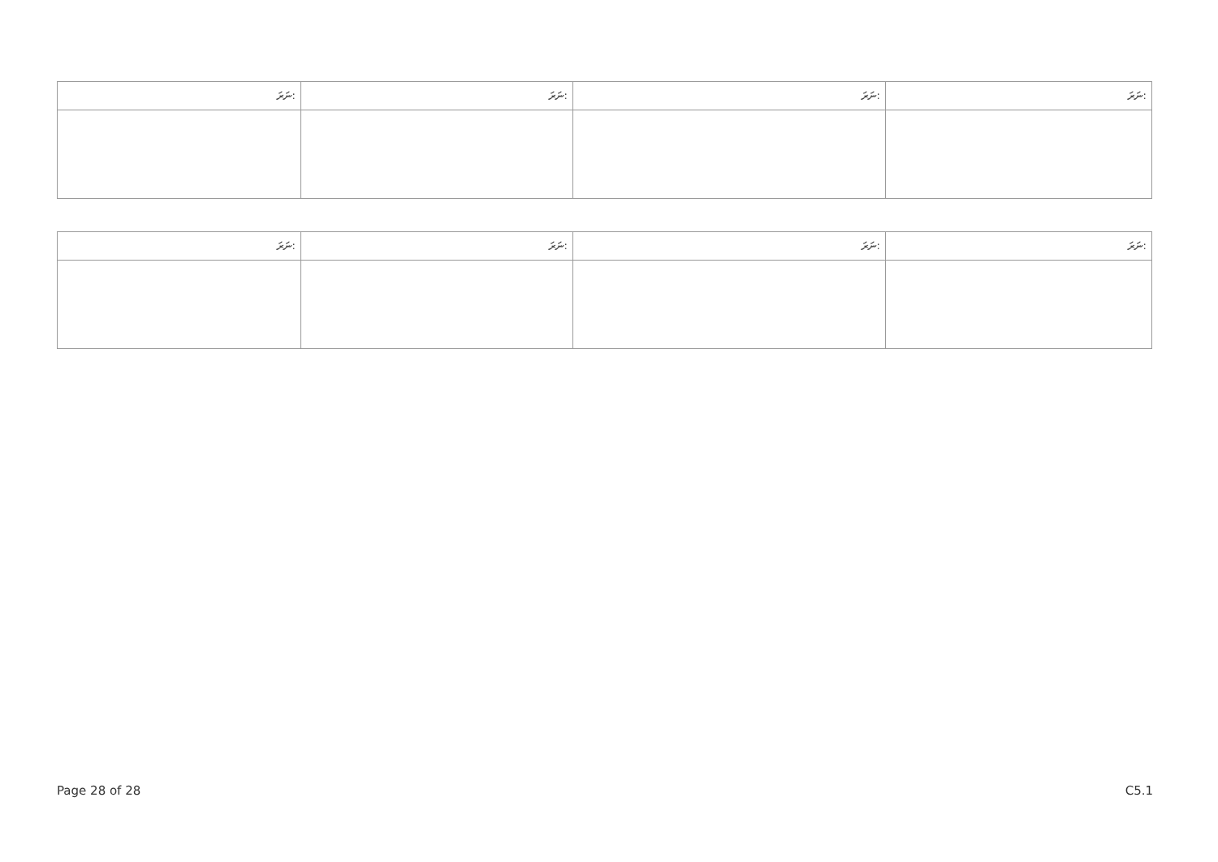| ނަރަ: | ނަރަ: | ނަރަ: | ނަރަ: |
| --- | --- | --- | --- |
| ނަރަ: | ނަރަ: | ނަރަ: | ނަރަ: |
| --- | --- | --- | --- |
Page 28 of 28 C5.1